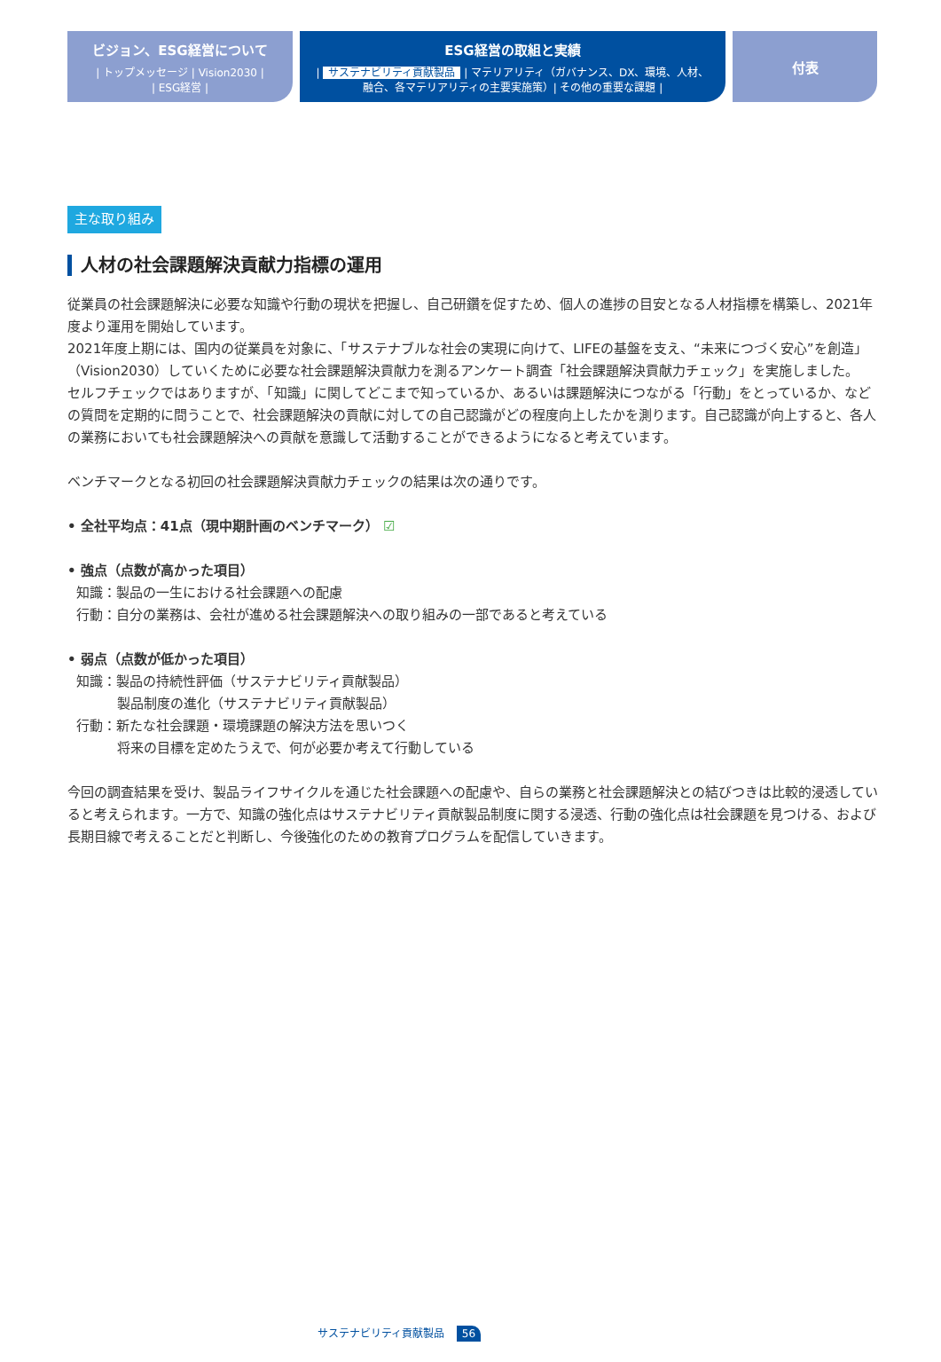ビジョン、ESG経営について
| トップメッセージ | Vision2030 |
| ESG経営 |
ESG経営の取組と実績
| サステナビリティ貢献製品 | マテリアリティ（ガバナンス、DX、環境、人材、
融合、各マテリアリティの主要実施策）| その他の重要な課題 |
付表
主な取り組み
人材の社会課題解決貢献力指標の運用
従業員の社会課題解決に必要な知識や行動の現状を把握し、自己研鑽を促すため、個人の進捗の目安となる人材指標を構築し、2021年度より運用を開始しています。
2021年度上期には、国内の従業員を対象に、「サステナブルな社会の実現に向けて、LIFEの基盤を支え、“未来につづく安心”を創造」（Vision2030）していくために必要な社会課題解決貢献力を測るアンケート調査「社会課題解決貢献力チェック」を実施しました。
セルフチェックではありますが、「知識」に関してどこまで知っているか、あるいは課題解決につながる「行動」をとっているか、などの質問を定期的に問うことで、社会課題解決の貢献に対しての自己認識がどの程度向上したかを測ります。自己認識が向上すると、各人の業務においても社会課題解決への貢献を意識して活動することができるようになると考えています。
ベンチマークとなる初回の社会課題解決貢献力チェックの結果は次の通りです。
• 全社平均点：41点（現中期計画のベンチマーク） ☑
• 強点（点数が高かった項目）
知識：製品の一生における社会課題への配慮
行動：自分の業務は、会社が進める社会課題解決への取り組みの一部であると考えている
• 弱点（点数が低かった項目）
知識：製品の持続性評価（サステナビリティ貢献製品）
製品制度の進化（サステナビリティ貢献製品）
行動：新たな社会課題・環境課題の解決方法を思いつく
将来の目標を定めたうえで、何が必要か考えて行動している
今回の調査結果を受け、製品ライフサイクルを通じた社会課題への配慮や、自らの業務と社会課題解決との結びつきは比較的浸透していると考えられます。一方で、知識の強化点はサステナビリティ貢献製品制度に関する浸透、行動の強化点は社会課題を見つける、および長期目線で考えることだと判断し、今後強化のための教育プログラムを配信していきます。
サステナビリティ貢献製品 56